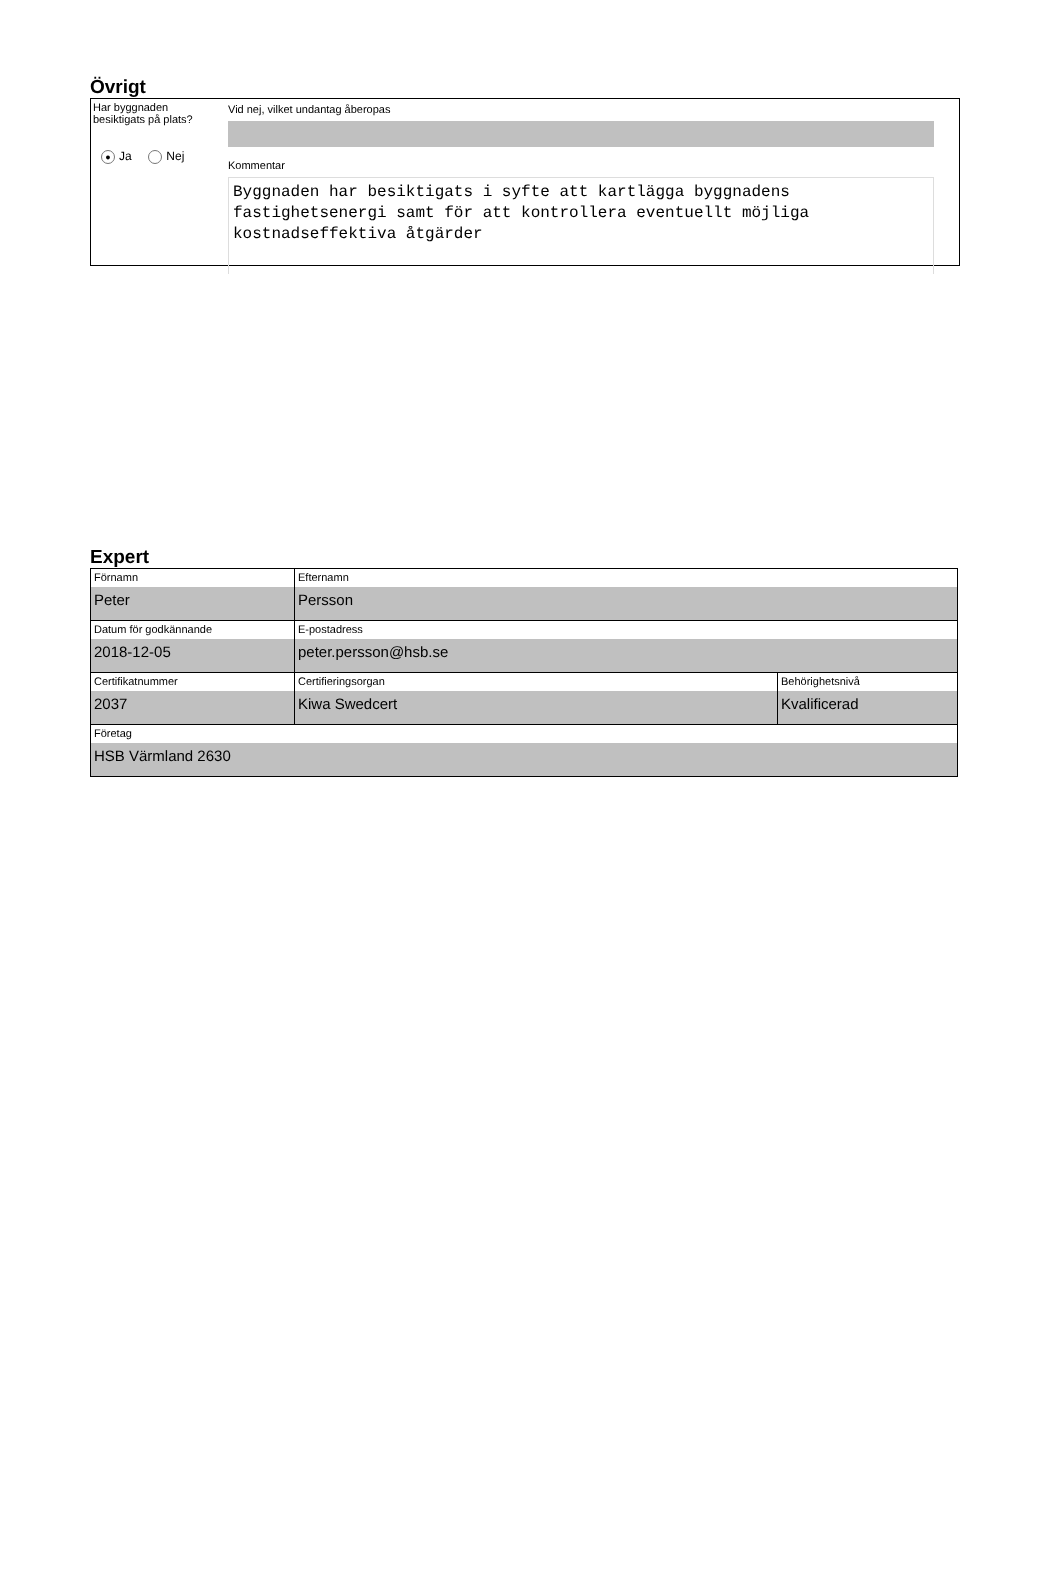Övrigt
Har byggnaden
besiktigats på plats?
● Ja Nej
Vid nej, vilket undantag åberopas
Kommentar
Byggnaden har besiktigats i syfte att kartlägga byggnadens fastighetsenergi samt för att kontrollera eventuellt möjliga kostnadseffektiva åtgärder
Expert
| Förnamn Peter | Efternamn Persson | |
| Datum för godkännande 2018-12-05 | E-postadress peter.persson@hsb.se | |
| Certifikatnummer 2037 | Certifieringsorgan Kiwa Swedcert | Behörighetsnivå Kvalificerad |
| Företag HSB Värmland 2630 | | |